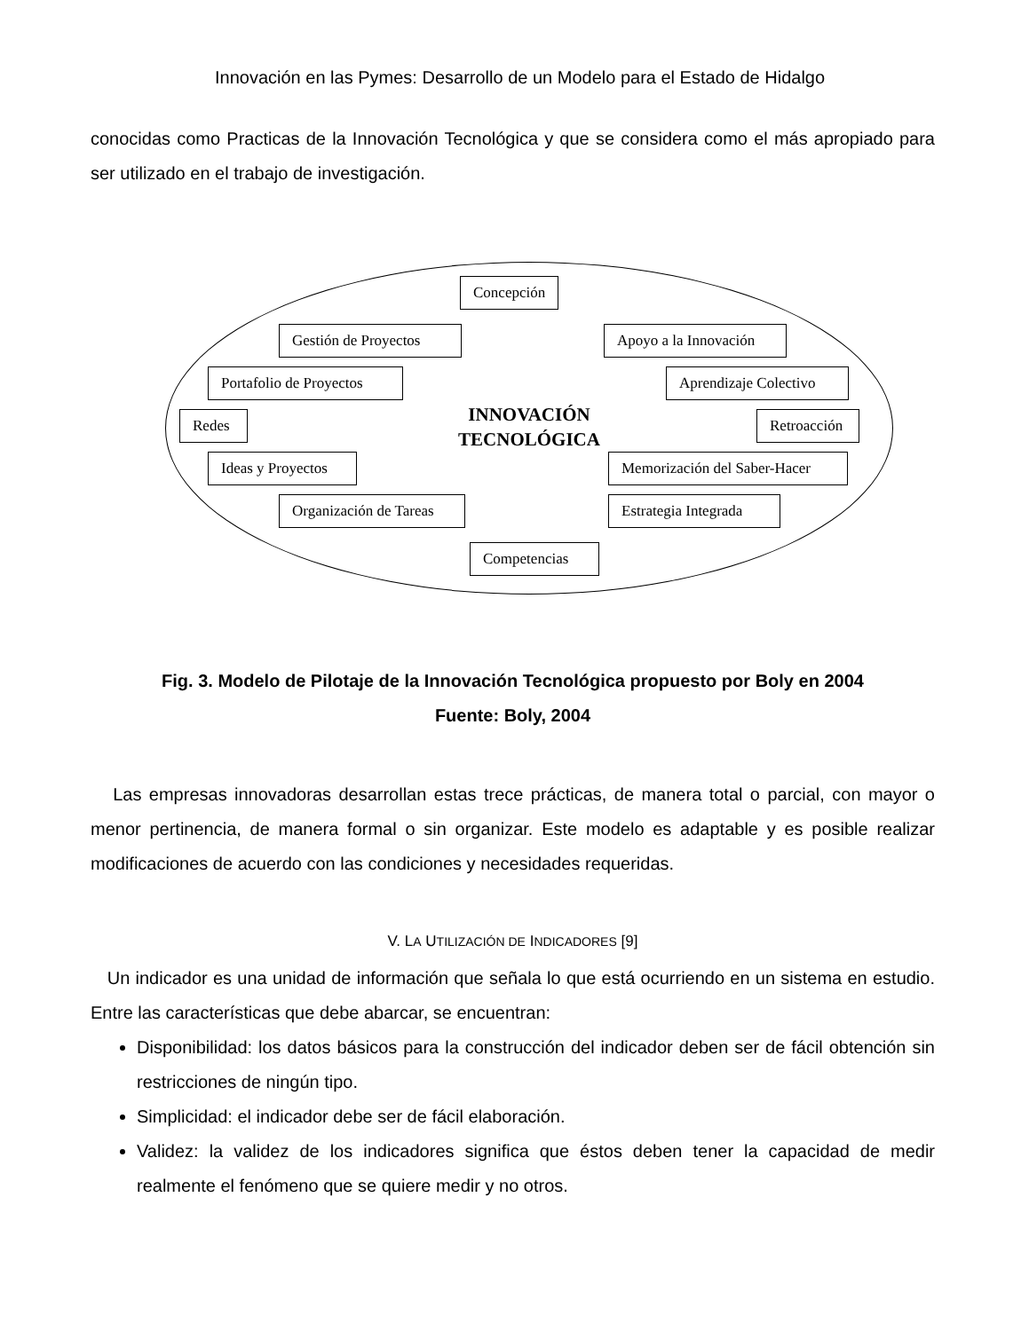Innovación en las Pymes: Desarrollo de un Modelo para el Estado de Hidalgo
conocidas como Practicas de la Innovación Tecnológica y que se considera como el más apropiado para ser utilizado en el trabajo de investigación.
Concepción
Gestión de Proyectos Apoyo a la Innovación
Portafolio de Proyectos Aprendizaje Colectivo
Redes
INNOVACIÓN
TECNOLÓGICA
Retroacción
Ideas y Proyectos Memorización del Saber-Hacer
Organización de Tareas Estrategia Integrada
Competencias
Fig. 3. Modelo de Pilotaje de la Innovación Tecnológica propuesto por Boly en 2004
Fuente: Boly, 2004
Las empresas innovadoras desarrollan estas trece prácticas, de manera total o parcial, con mayor o menor pertinencia, de manera formal o sin organizar. Este modelo es adaptable y es posible realizar modificaciones de acuerdo con las condiciones y necesidades requeridas.
V. LA UTILIZACIÓN DE INDICADORES [9]
Un indicador es una unidad de información que señala lo que está ocurriendo en un sistema en estudio. Entre las características que debe abarcar, se encuentran:
Disponibilidad: los datos básicos para la construcción del indicador deben ser de fácil obtención sin restricciones de ningún tipo.
Simplicidad: el indicador debe ser de fácil elaboración.
Validez: la validez de los indicadores significa que éstos deben tener la capacidad de medir realmente el fenómeno que se quiere medir y no otros.